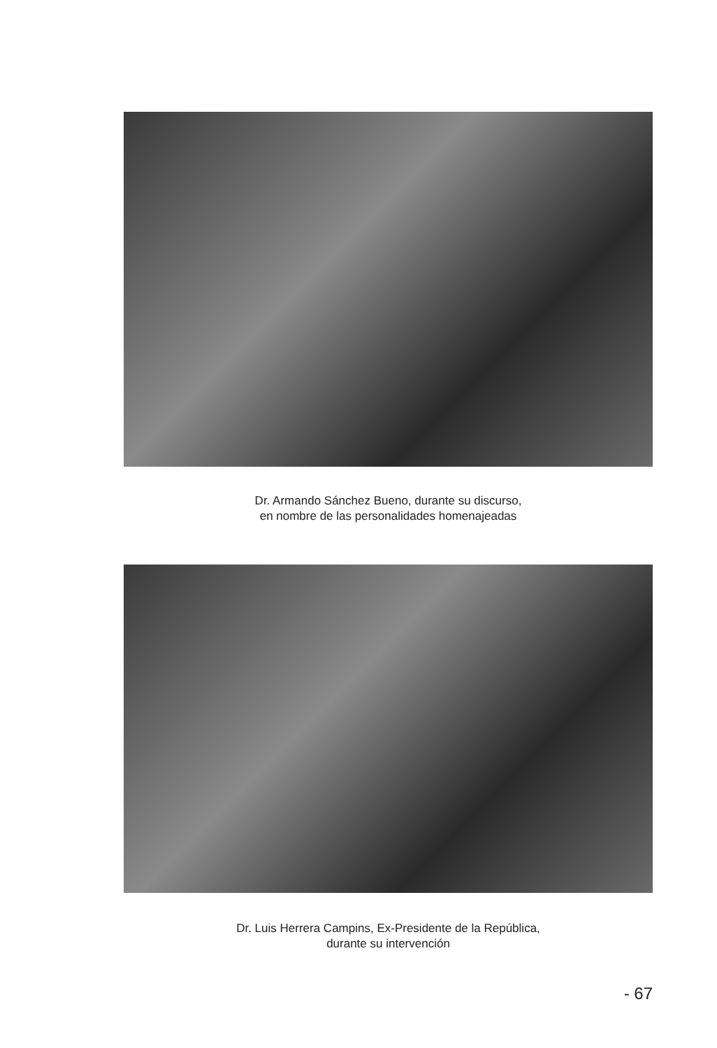Dr. Armando Sánchez Bueno, durante su discurso,
en nombre de las personalidades homenajeadas
Dr. Luis Herrera Campins, Ex-Presidente de la República,
durante su intervención
- 67